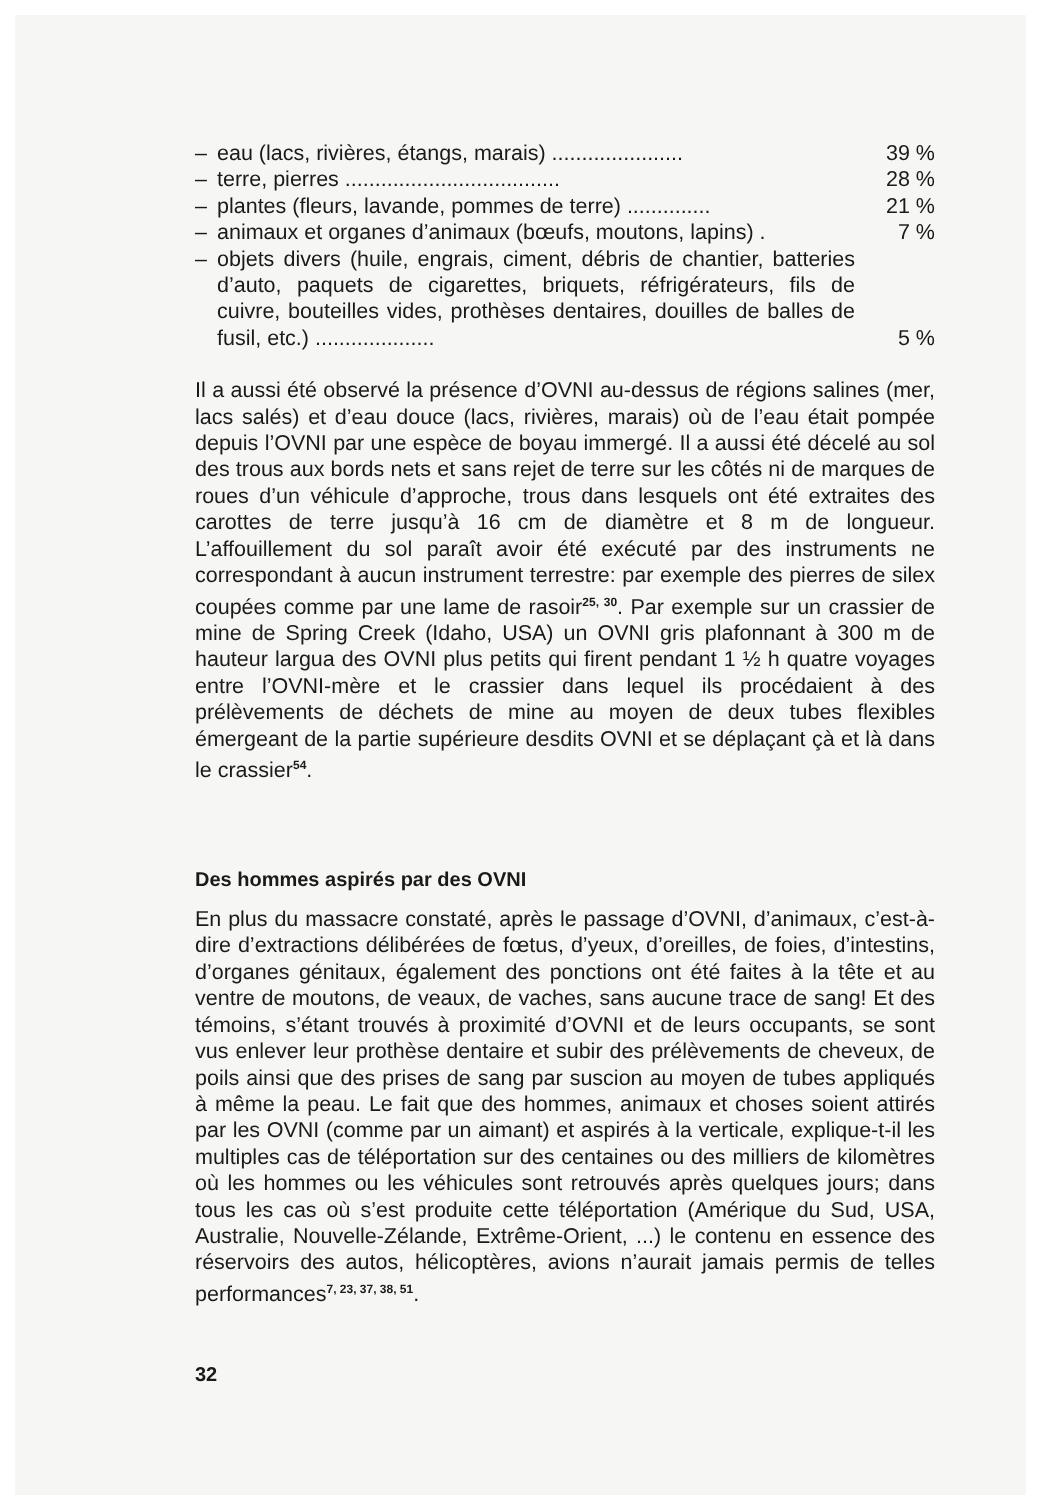– eau (lacs, rivières, étangs, marais) ...................... 39 %
– terre, pierres .................................... 28 %
– plantes (fleurs, lavande, pommes de terre) .............. 21 %
– animaux et organes d’animaux (bœufs, moutons, lapins) . 7 %
– objets divers (huile, engrais, ciment, débris de chantier, batteries d’auto, paquets de cigarettes, briquets, réfrigérateurs, fils de cuivre, bouteilles vides, prothèses dentaires, douilles de balles de fusil, etc.) .................... 5 %
Il a aussi été observé la présence d’OVNI au-dessus de régions salines (mer, lacs salés) et d’eau douce (lacs, rivières, marais) où de l’eau était pompée depuis l’OVNI par une espèce de boyau immergé. Il a aussi été décelé au sol des trous aux bords nets et sans rejet de terre sur les côtés ni de marques de roues d’un véhicule d’approche, trous dans lesquels ont été extraites des carottes de terre jusqu’à 16 cm de diamètre et 8 m de longueur. L’affouillement du sol paraît avoir été exécuté par des instruments ne correspondant à aucun instrument terrestre: par exemple des pierres de silex coupées comme par une lame de rasoir<sup>25, 30</sup>. Par exemple sur un crassier de mine de Spring Creek (Idaho, USA) un OVNI gris plafonnant à 300 m de hauteur largua des OVNI plus petits qui firent pendant 1 ½ h quatre voyages entre l’OVNI-mère et le crassier dans lequel ils procédaient à des prélèvements de déchets de mine au moyen de deux tubes flexibles émergeant de la partie supérieure desdits OVNI et se déplaçant çà et là dans le crassier<sup>54</sup>.
Des hommes aspirés par des OVNI
En plus du massacre constaté, après le passage d’OVNI, d’animaux, c’est-à-dire d’extractions délibérées de fœtus, d’yeux, d’oreilles, de foies, d’intestins, d’organes génitaux, également des ponctions ont été faites à la tête et au ventre de moutons, de veaux, de vaches, sans aucune trace de sang! Et des témoins, s’étant trouvés à proximité d’OVNI et de leurs occupants, se sont vus enlever leur prothèse dentaire et subir des prélèvements de cheveux, de poils ainsi que des prises de sang par suscion au moyen de tubes appliqués à même la peau. Le fait que des hommes, animaux et choses soient attirés par les OVNI (comme par un aimant) et aspirés à la verticale, explique-t-il les multiples cas de téléportation sur des centaines ou des milliers de kilomètres où les hommes ou les véhicules sont retrouvés après quelques jours; dans tous les cas où s’est produite cette téléportation (Amérique du Sud, USA, Australie, Nouvelle-Zélande, Extrême-Orient, ...) le contenu en essence des réservoirs des autos, hélicoptères, avions n’aurait jamais permis de telles performances<sup>7, 23, 37, 38, 51</sup>.
32